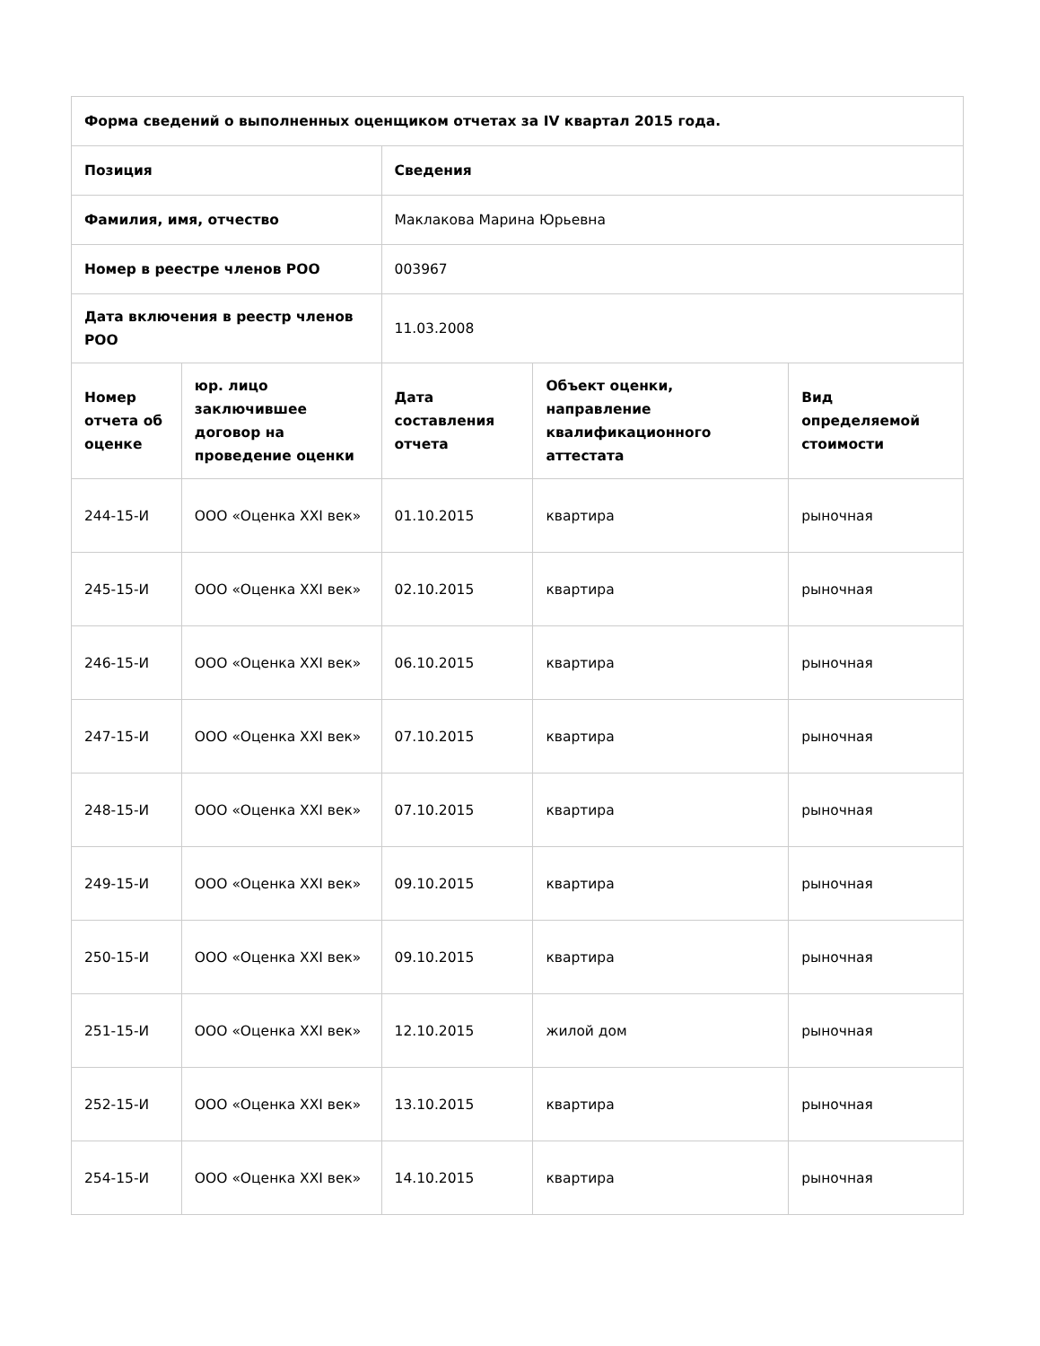| Форма сведений о выполненных оценщиком отчетах за IV квартал 2015 года. | | | | |
| --- | --- | --- | --- | --- |
| Позиция | | Сведения | | |
| Фамилия, имя, отчество | | Маклакова Марина Юрьевна | | |
| Номер в реестре членов РОО | | 003967 | | |
| Дата включения в реестр членов РОО | | 11.03.2008 | | |
| Номер отчета об оценке | юр. лицо заключившее договор на проведение оценки | Дата составления отчета | Объект оценки, направление квалификационного аттестата | Вид определяемой стоимости |
| 244-15-И | ООО «Оценка XXI век» | 01.10.2015 | квартира | рыночная |
| 245-15-И | ООО «Оценка XXI век» | 02.10.2015 | квартира | рыночная |
| 246-15-И | ООО «Оценка XXI век» | 06.10.2015 | квартира | рыночная |
| 247-15-И | ООО «Оценка XXI век» | 07.10.2015 | квартира | рыночная |
| 248-15-И | ООО «Оценка XXI век» | 07.10.2015 | квартира | рыночная |
| 249-15-И | ООО «Оценка XXI век» | 09.10.2015 | квартира | рыночная |
| 250-15-И | ООО «Оценка XXI век» | 09.10.2015 | квартира | рыночная |
| 251-15-И | ООО «Оценка XXI век» | 12.10.2015 | жилой дом | рыночная |
| 252-15-И | ООО «Оценка XXI век» | 13.10.2015 | квартира | рыночная |
| 254-15-И | ООО «Оценка XXI век» | 14.10.2015 | квартира | рыночная |